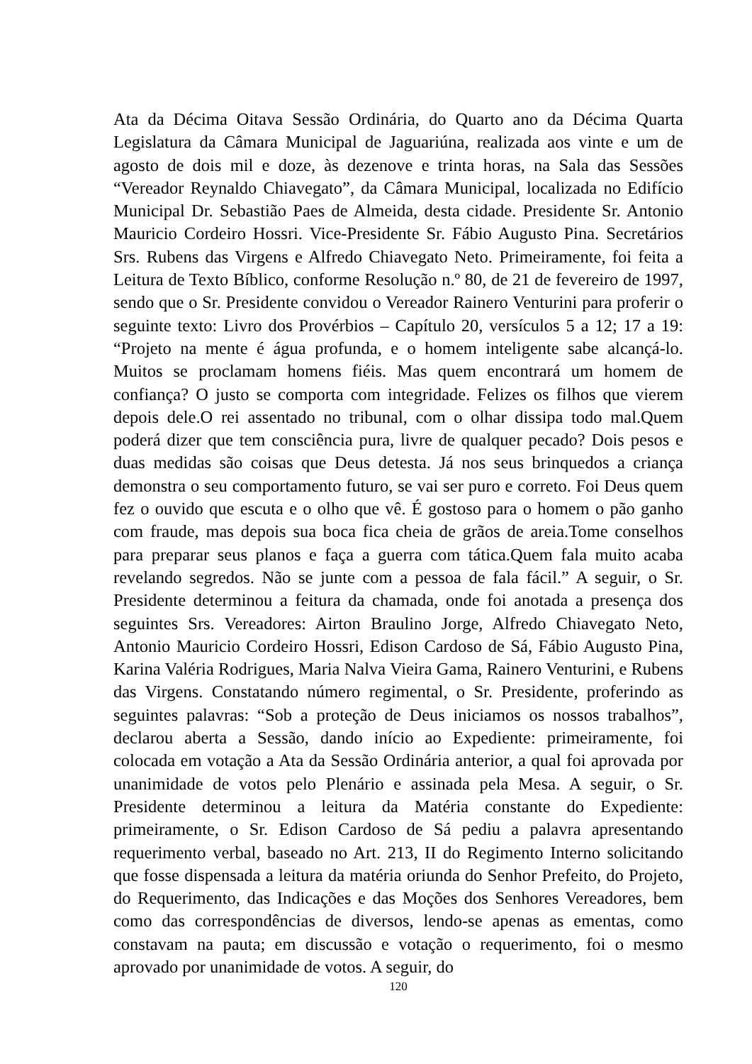Ata da Décima Oitava Sessão Ordinária, do Quarto ano da Décima Quarta Legislatura da Câmara Municipal de Jaguariúna, realizada aos vinte e um de agosto de dois mil e doze, às dezenove e trinta horas, na Sala das Sessões “Vereador Reynaldo Chiavegato”, da Câmara Municipal, localizada no Edifício Municipal Dr. Sebastião Paes de Almeida, desta cidade. Presidente Sr. Antonio Mauricio Cordeiro Hossri. Vice-Presidente Sr. Fábio Augusto Pina. Secretários Srs. Rubens das Virgens e Alfredo Chiavegato Neto. Primeiramente, foi feita a Leitura de Texto Bíblico, conforme Resolução n.º 80, de 21 de fevereiro de 1997, sendo que o Sr. Presidente convidou o Vereador Rainero Venturini para proferir o seguinte texto: Livro dos Provérbios – Capítulo 20, versículos 5 a 12; 17 a 19: “Projeto na mente é água profunda, e o homem inteligente sabe alcançá-lo. Muitos se proclamam homens fiéis. Mas quem encontrará um homem de confiança? O justo se comporta com integridade. Felizes os filhos que vierem depois dele.O rei assentado no tribunal, com o olhar dissipa todo mal.Quem poderá dizer que tem consciência pura, livre de qualquer pecado? Dois pesos e duas medidas são coisas que Deus detesta. Já nos seus brinquedos a criança demonstra o seu comportamento futuro, se vai ser puro e correto. Foi Deus quem fez o ouvido que escuta e o olho que vê. É gostoso para o homem o pão ganho com fraude, mas depois sua boca fica cheia de grãos de areia.Tome conselhos para preparar seus planos e faça a guerra com tática.Quem fala muito acaba revelando segredos. Não se junte com a pessoa de fala fácil.” A seguir, o Sr. Presidente determinou a feitura da chamada, onde foi anotada a presença dos seguintes Srs. Vereadores: Airton Braulino Jorge, Alfredo Chiavegato Neto, Antonio Mauricio Cordeiro Hossri, Edison Cardoso de Sá, Fábio Augusto Pina, Karina Valéria Rodrigues, Maria Nalva Vieira Gama, Rainero Venturini, e Rubens das Virgens. Constatando número regimental, o Sr. Presidente, proferindo as seguintes palavras: “Sob a proteção de Deus iniciamos os nossos trabalhos”, declarou aberta a Sessão, dando início ao Expediente: primeiramente, foi colocada em votação a Ata da Sessão Ordinária anterior, a qual foi aprovada por unanimidade de votos pelo Plenário e assinada pela Mesa. A seguir, o Sr. Presidente determinou a leitura da Matéria constante do Expediente: primeiramente, o Sr. Edison Cardoso de Sá pediu a palavra apresentando requerimento verbal, baseado no Art. 213, II do Regimento Interno solicitando que fosse dispensada a leitura da matéria oriunda do Senhor Prefeito, do Projeto, do Requerimento, das Indicações e das Moções dos Senhores Vereadores, bem como das correspondências de diversos, lendo-se apenas as ementas, como constavam na pauta; em discussão e votação o requerimento, foi o mesmo aprovado por unanimidade de votos. A seguir, do
120